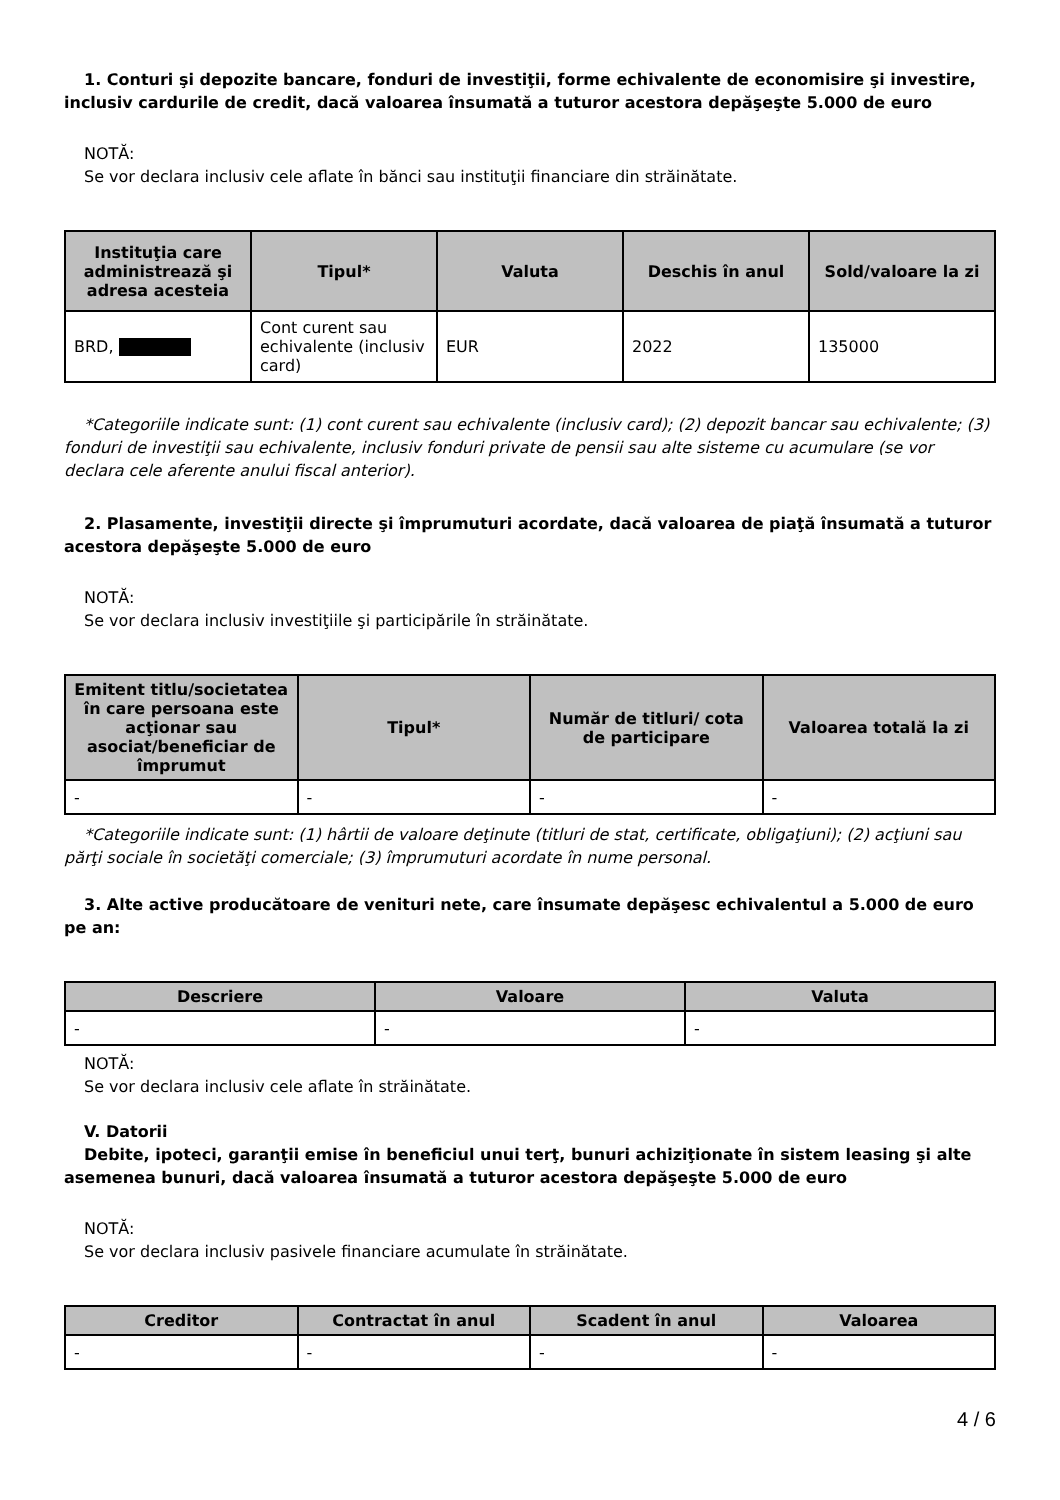1. Conturi şi depozite bancare, fonduri de investiţii, forme echivalente de economisire şi investire, inclusiv cardurile de credit, dacă valoarea însumată a tuturor acestora depăşeşte 5.000 de euro
NOTĂ:
Se vor declara inclusiv cele aflate în bănci sau instituţii financiare din străinătate.
| Instituţia care administrează şi adresa acesteia | Tipul* | Valuta | Deschis în anul | Sold/valoare la zi |
| --- | --- | --- | --- | --- |
| BRD, | Cont curent sau echivalente (inclusiv card) | EUR | 2022 | 135000 |
*Categoriile indicate sunt: (1) cont curent sau echivalente (inclusiv card); (2) depozit bancar sau echivalente; (3) fonduri de investiţii sau echivalente, inclusiv fonduri private de pensii sau alte sisteme cu acumulare (se vor declara cele aferente anului fiscal anterior).
2. Plasamente, investiţii directe şi împrumuturi acordate, dacă valoarea de piaţă însumată a tuturor acestora depăşeşte 5.000 de euro
NOTĂ:
Se vor declara inclusiv investiţiile şi participările în străinătate.
| Emitent titlu/societatea în care persoana este acţionar sau asociat/beneficiar de împrumut | Tipul* | Număr de titluri/ cota de participare | Valoarea totală la zi |
| --- | --- | --- | --- |
| - | - | - | - |
*Categoriile indicate sunt: (1) hârtii de valoare deţinute (titluri de stat, certificate, obligaţiuni); (2) acţiuni sau părţi sociale în societăţi comerciale; (3) împrumuturi acordate în nume personal.
3. Alte active producătoare de venituri nete, care însumate depăşesc echivalentul a 5.000 de euro pe an:
| Descriere | Valoare | Valuta |
| --- | --- | --- |
| - | - | - |
NOTĂ:
Se vor declara inclusiv cele aflate în străinătate.
V. Datorii
Debite, ipoteci, garanţii emise în beneficiul unui terţ, bunuri achiziţionate în sistem leasing şi alte asemenea bunuri, dacă valoarea însumată a tuturor acestora depăşeşte 5.000 de euro
NOTĂ:
Se vor declara inclusiv pasivele financiare acumulate în străinătate.
| Creditor | Contractat în anul | Scadent în anul | Valoarea |
| --- | --- | --- | --- |
| - | - | - | - |
4 / 6